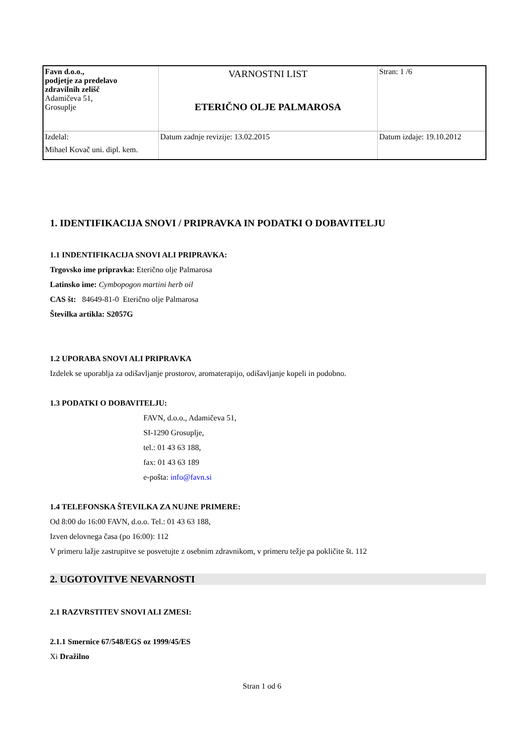| Favn d.o.o., podjetje za predelavo zdravilnih zelišč Adamičeva 51, Grosuplje | VARNOSTNI LIST ETERIČNO OLJE PALMAROSA | Stran: 1 /6 |
| Izdelal: Mihael Kovač uni. dipl. kem. | Datum zadnje revizije: 13.02.2015 | Datum izdaje: 19.10.2012 |
1. IDENTIFIKACIJA SNOVI / PRIPRAVKA IN PODATKI O DOBAVITELJU
1.1 INDENTIFIKACIJA SNOVI ALI PRIPRAVKA:
Trgovsko ime pripravka: Eterično olje Palmarosa
Latinsko ime: Cymbopogon martini herb oil
CAS št: 84649-81-0 Eterično olje Palmarosa
Številka artikla: S2057G
1.2 UPORABA SNOVI ALI PRIPRAVKA
Izdelek se uporablja za odišavljanje prostorov, aromaterapijo, odišavljanje kopeli in podobno.
1.3 PODATKI O DOBAVITELJU:
FAVN, d.o.o., Adamičeva 51,
SI-1290 Grosuplje,
tel.: 01 43 63 188,
fax: 01 43 63 189
e-pošta: info@favn.si
1.4 TELEFONSKA ŠTEVILKA ZA NUJNE PRIMERE:
Od 8:00 do 16:00 FAVN, d.o.o. Tel.: 01 43 63 188,
Izven delovnega časa (po 16:00): 112
V primeru lažje zastrupitve se posvetujte z osebnim zdravnikom, v primeru težje pa pokličite št. 112
2. UGOTOVITVE NEVARNOSTI
2.1 RAZVRSTITEV SNOVI ALI ZMESI:
2.1.1 Smernice 67/548/EGS oz 1999/45/ES
Xi Dražilno
Stran 1 od 6